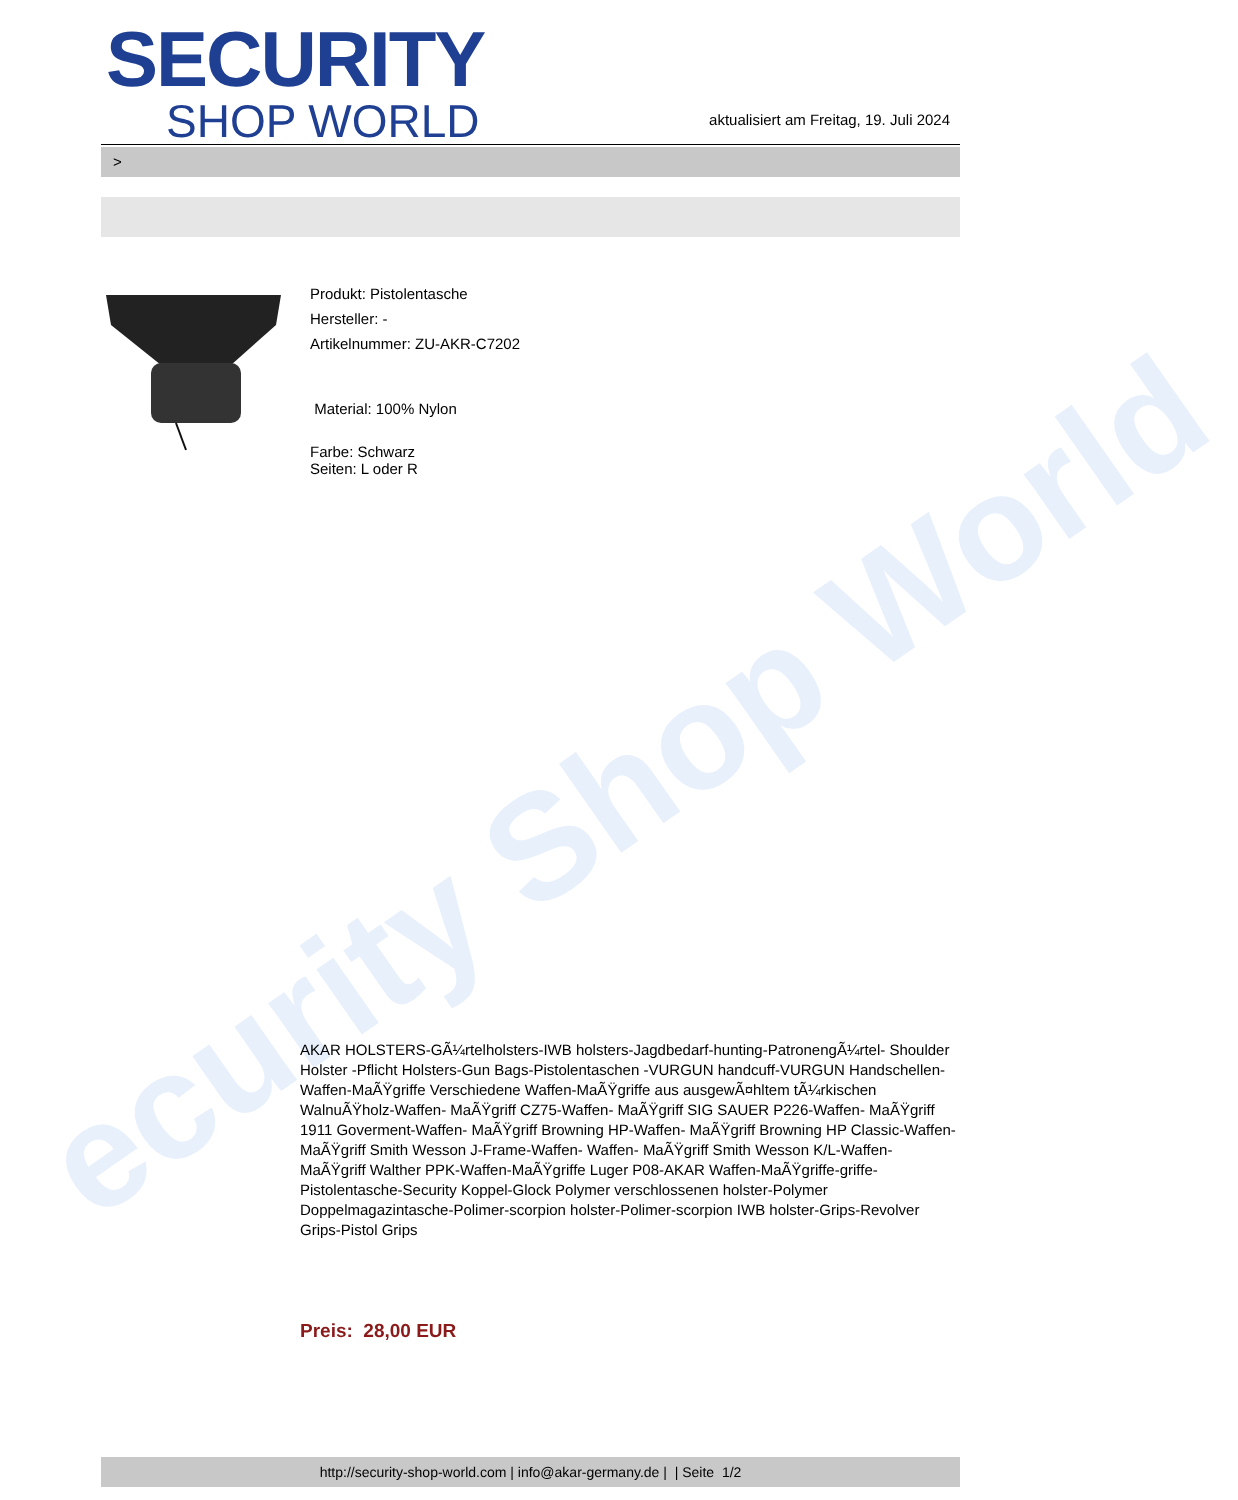ecurity Shop World
SECURITY
SHOP WORLD
aktualisiert am Freitag, 19. Juli 2024
>
Produkt: Pistolentasche
Hersteller: -
Artikelnummer: ZU-AKR-C7202
Material: 100% Nylon
Farbe: Schwarz
Seiten: L oder R
AKAR HOLSTERS-GÃ¼rtelholsters-IWB holsters-Jagdbedarf-hunting-PatronengÃ¼rtel- Shoulder Holster -Pflicht Holsters-Gun Bags-Pistolentaschen -VURGUN handcuff-VURGUN Handschellen-Waffen-MaÃŸgriffe Verschiedene Waffen-MaÃŸgriffe aus ausgewÃ¤hltem tÃ¼rkischen WalnuÃŸholz-Waffen- MaÃŸgriff CZ75-Waffen- MaÃŸgriff SIG SAUER P226-Waffen- MaÃŸgriff 1911 Goverment-Waffen- MaÃŸgriff Browning HP-Waffen- MaÃŸgriff Browning HP Classic-Waffen- MaÃŸgriff Smith Wesson J-Frame-Waffen- Waffen- MaÃŸgriff Smith Wesson K/L-Waffen- MaÃŸgriff Walther PPK-Waffen-MaÃŸgriffe Luger P08-AKAR Waffen-MaÃŸgriffe-griffe-Pistolentasche-Security Koppel-Glock Polymer verschlossenen holster-Polymer Doppelmagazintasche-Polimer-scorpion holster-Polimer-scorpion IWB holster-Grips-Revolver Grips-Pistol Grips
Preis: 28,00 EUR
http://security-shop-world.com | info@akar-germany.de | | Seite 1/2